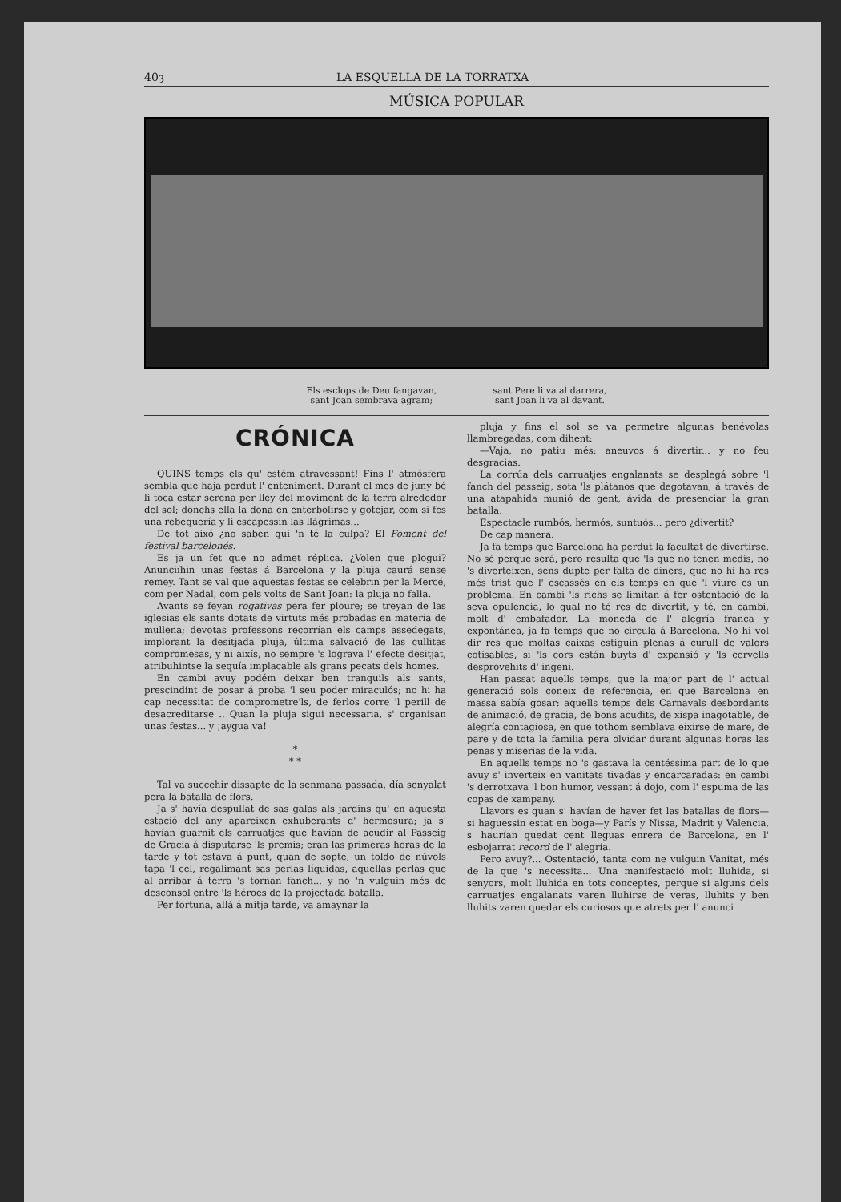40ȝ LA ESQUELLA DE LA TORRATXA
MÚSICA POPULAR
Els esclops de Deu fangavan,
sant Joan sembrava agram;
sant Pere li va al darrera,
sant Joan li va al davant.
CRÓNICA
QUINS temps els qu' estém atravessant! Fins l' atmósfera sembla que haja perdut l' enteniment. Durant el mes de juny bé li toca estar serena per lley del moviment de la terra alrededor del sol; donchs ella la dona en enterbolirse y gotejar, com si fes una rebequería y li escapessin las llágrimas...
De tot aixó ¿no saben qui 'n té la culpa? El Foment del festival barcelonés.
Es ja un fet que no admet réplica. ¿Volen que plogui? Anunciíhin unas festas á Barcelona y la pluja caurá sense remey. Tant se val que aquestas festas se celebrin per la Mercé, com per Nadal, com pels volts de Sant Joan: la pluja no falla.
Avants se feyan rogativas pera fer ploure; se treyan de las iglesias els sants dotats de virtuts més probadas en materia de mullena; devotas professons recorrían els camps assedegats, implorant la desitjada pluja, última salvació de las cullitas compromesas, y ni aixís, no sempre 's lograva l' efecte desitjat, atribuhintse la sequía implacable als grans pecats dels homes.
En cambi avuy podém deixar ben tranquils als sants, prescindint de posar á proba 'l seu poder miraculós; no hi ha cap necessitat de comprometre'ls, de ferlos corre 'l perill de desacreditarse .. Quan la pluja sigui necessaria, s' organisan unas festas... y ¡aygua va!
*
* *
Tal va succehir dissapte de la senmana passada, día senyalat pera la batalla de flors.
Ja s' havía despullat de sas galas als jardins qu' en aquesta estació del any apareixen exhuberants d' hermosura; ja s' havían guarnit els carruatjes que havían de acudir al Passeig de Gracia á disputarse 'ls premis; eran las primeras horas de la tarde y tot estava á punt, quan de sopte, un toldo de núvols tapa 'l cel, regalimant sas perlas líquidas, aquellas perlas que al arribar á terra 's tornan fanch... y no 'n vulguin més de desconsol entre 'ls héroes de la projectada batalla.
Per fortuna, allá á mitja tarde, va amaynar la
pluja y fins el sol se va permetre algunas benévolas llambregadas, com dihent:
—Vaja, no patiu més; aneuvos á divertir... y no feu desgracias.
La corrúa dels carruatjes engalanats se desplegá sobre 'l fanch del passeig, sota 'ls plátanos que degotavan, á través de una atapahida munió de gent, ávida de presenciar la gran batalla.
Espectacle rumbós, hermós, suntuós... pero ¿divertit?
De cap manera.
Ja fa temps que Barcelona ha perdut la facultat de divertirse. No sé perque será, pero resulta que 'ls que no tenen medis, no 's diverteixen, sens dupte per falta de diners, que no hi ha res més trist que l' escassés en els temps en que 'l viure es un problema. En cambi 'ls richs se limitan á fer ostentació de la seva opulencia, lo qual no té res de divertit, y té, en cambi, molt d' embafador. La moneda de l' alegría franca y expontánea, ja fa temps que no circula á Barcelona. No hi vol dir res que moltas caixas estiguin plenas á curull de valors cotisables, si 'ls cors están buyts d' expansió y 'ls cervells desprovehits d' ingeni.
Han passat aquells temps, que la major part de l' actual generació sols coneix de referencia, en que Barcelona en massa sabía gosar: aquells temps dels Carnavals desbordants de animació, de gracia, de bons acudits, de xispa inagotable, de alegría contagiosa, en que tothom semblava eixirse de mare, de pare y de tota la familia pera olvidar durant algunas horas las penas y miserias de la vida.
En aquells temps no 's gastava la centéssima part de lo que avuy s' inverteix en vanitats tivadas y encarcaradas: en cambi 's derrotxava 'l bon humor, vessant á dojo, com l' espuma de las copas de xampany.
Llavors es quan s' havían de haver fet las batallas de flors—si haguessin estat en boga—y París y Nissa, Madrit y Valencia, s' haurían quedat cent lleguas enrera de Barcelona, en l' esbojarrat record de l' alegría.
Pero avuy?... Ostentació, tanta com ne vulguin Vanitat, més de la que 's necessita... Una manifestació molt lluhida, si senyors, molt lluhida en tots conceptes, perque si alguns dels carruatjes engalanats varen lluhirse de veras, lluhits y ben lluhits varen quedar els curiosos que atrets per l' anunci